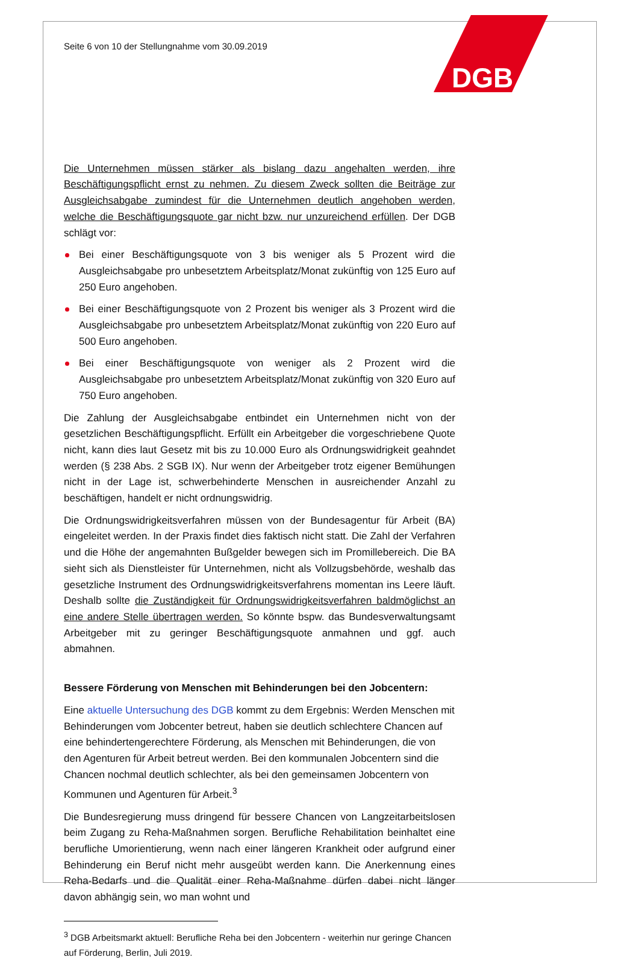DGB
Seite 6 von 10 der Stellungnahme vom 30.09.2019
Die Unternehmen müssen stärker als bislang dazu angehalten werden, ihre Beschäftigungspflicht ernst zu nehmen. Zu diesem Zweck sollten die Beiträge zur Ausgleichsabgabe zumindest für die Unternehmen deutlich angehoben werden, welche die Beschäftigungsquote gar nicht bzw. nur unzureichend erfüllen. Der DGB schlägt vor:
Bei einer Beschäftigungsquote von 3 bis weniger als 5 Prozent wird die Ausgleichsabgabe pro unbesetztem Arbeitsplatz/Monat zukünftig von 125 Euro auf 250 Euro angehoben.
Bei einer Beschäftigungsquote von 2 Prozent bis weniger als 3 Prozent wird die Ausgleichsabgabe pro unbesetztem Arbeitsplatz/Monat zukünftig von 220 Euro auf 500 Euro angehoben.
Bei einer Beschäftigungsquote von weniger als 2 Prozent wird die Ausgleichsabgabe pro unbesetztem Arbeitsplatz/Monat zukünftig von 320 Euro auf 750 Euro angehoben.
Die Zahlung der Ausgleichsabgabe entbindet ein Unternehmen nicht von der gesetzlichen Beschäftigungspflicht. Erfüllt ein Arbeitgeber die vorgeschriebene Quote nicht, kann dies laut Gesetz mit bis zu 10.000 Euro als Ordnungswidrigkeit geahndet werden (§ 238 Abs. 2 SGB IX). Nur wenn der Arbeitgeber trotz eigener Bemühungen nicht in der Lage ist, schwerbehinderte Menschen in ausreichender Anzahl zu beschäftigen, handelt er nicht ordnungswidrig.
Die Ordnungswidrigkeitsverfahren müssen von der Bundesagentur für Arbeit (BA) eingeleitet werden. In der Praxis findet dies faktisch nicht statt. Die Zahl der Verfahren und die Höhe der angemahnten Bußgelder bewegen sich im Promillebereich. Die BA sieht sich als Dienstleister für Unternehmen, nicht als Vollzugsbehörde, weshalb das gesetzliche Instrument des Ordnungswidrigkeitsverfahrens momentan ins Leere läuft. Deshalb sollte die Zuständigkeit für Ordnungswidrigkeitsverfahren baldmöglichst an eine andere Stelle übertragen werden. So könnte bspw. das Bundesverwaltungsamt Arbeitgeber mit zu geringer Beschäftigungsquote anmahnen und ggf. auch abmahnen.
Bessere Förderung von Menschen mit Behinderungen bei den Jobcentern:
Eine aktuelle Untersuchung des DGB kommt zu dem Ergebnis: Werden Menschen mit Behinderungen vom Jobcenter betreut, haben sie deutlich schlechtere Chancen auf eine behindertengerechtere Förderung, als Menschen mit Behinderungen, die von den Agenturen für Arbeit betreut werden. Bei den kommunalen Jobcentern sind die Chancen nochmal deutlich schlechter, als bei den gemeinsamen Jobcentern von Kommunen und Agenturen für Arbeit.<sup>3</sup>
Die Bundesregierung muss dringend für bessere Chancen von Langzeitarbeitslosen beim Zugang zu Reha-Maßnahmen sorgen. Berufliche Rehabilitation beinhaltet eine berufliche Umorientierung, wenn nach einer längeren Krankheit oder aufgrund einer Behinderung ein Beruf nicht mehr ausgeübt werden kann. Die Anerkennung eines Reha-Bedarfs und die Qualität einer Reha-Maßnahme dürfen dabei nicht länger davon abhängig sein, wo man wohnt und
<sup>3</sup> DGB Arbeitsmarkt aktuell: Berufliche Reha bei den Jobcentern - weiterhin nur geringe Chancen auf Förderung, Berlin, Juli 2019.